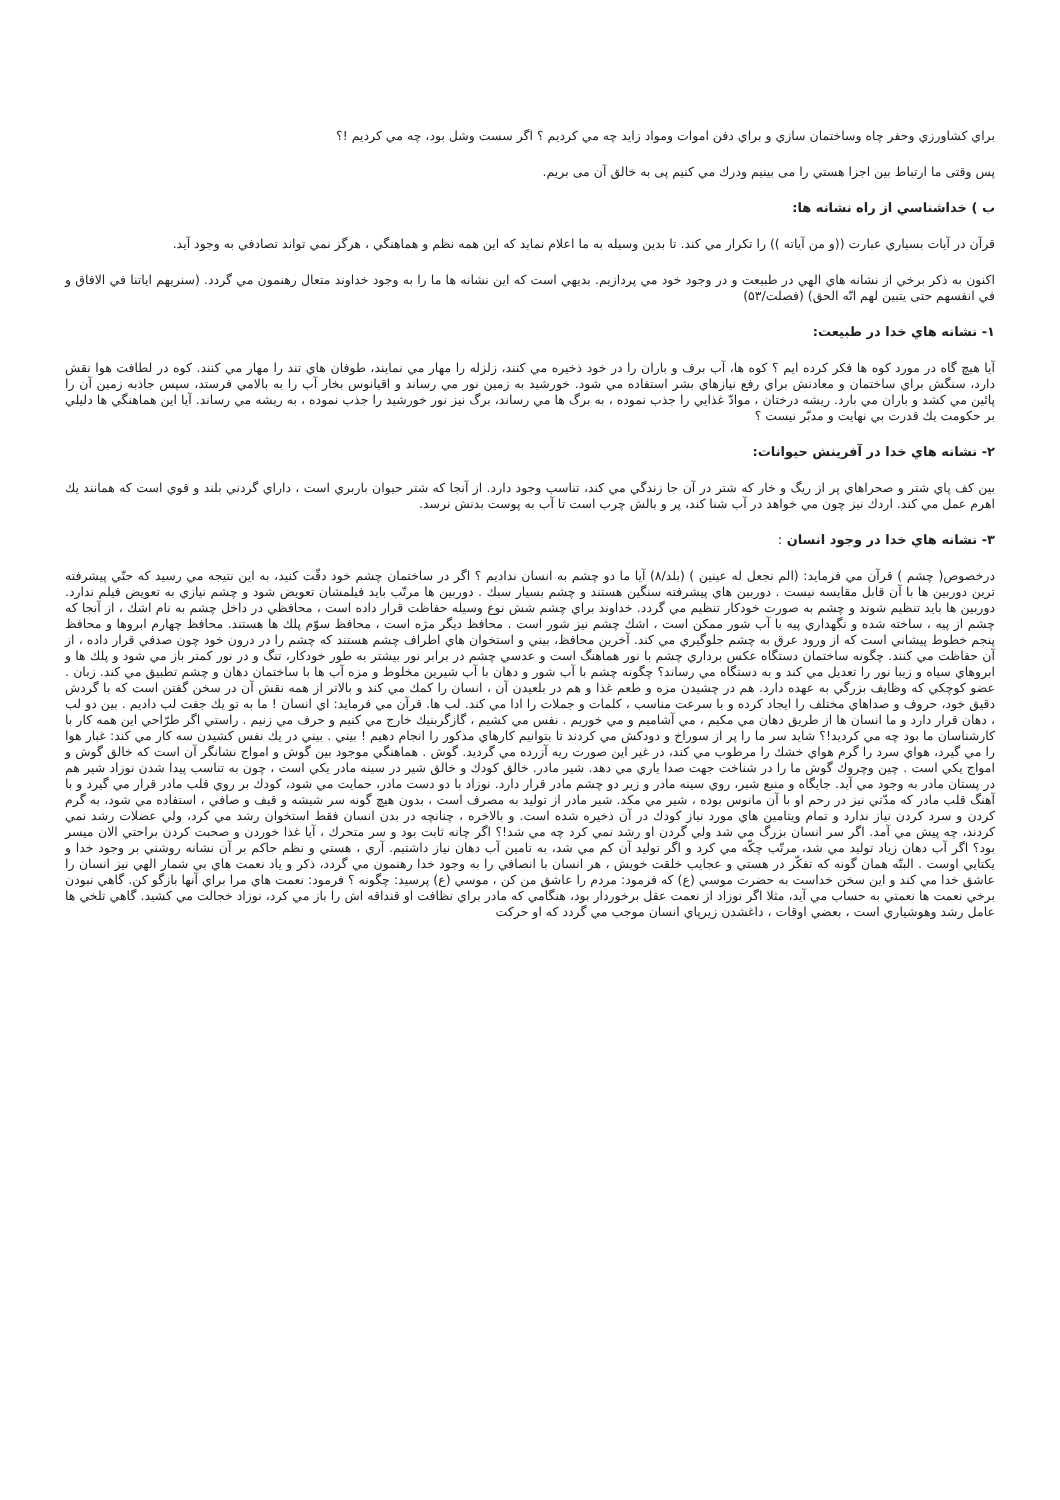براي كشاورزي وحفر چاه وساختمان سازي و براي دفن اموات ومواد زايد چه مي كرديم ؟ اگر سست وشل بود، چه مي كرديم !؟
پس وقتی ما ارتباط بين اجزا هستي را می بينيم ودرك مي كنيم پی به خالق آن می بريم.
ب ) خداشناسي از راه نشانه ها:
قرآن در آيات بسياري عبارت ((و من آياته )) را تكرار مي كند. تا بدين وسيله به ما اعلام نمايد كه اين همه نظم و هماهنگي ، هرگز نمي تواند تصادفي به وجود آيد.
اكنون به ذكر برخي از نشانه هاي الهي در طبيعت و در وجود خود مي پردازيم. بديهي است كه اين نشانه ها ما را به وجود خداوند متعال رهنمون مي گردد. (سنريهم اياتنا في الافاق و في انفسهم حتى يتبين لهم انّه الحق) (فصلت/۵۳)
۱- نشانه هاي خدا در طبيعت:
آيا هيچ گاه در مورد كوه ها فكر كرده ايم ؟ كوه ها، آب برف و باران را در خود ذخيره مي كنند، زلزله را مهار مي نمايند، طوفان هاي تند را مهار مي كنند. كوه در لطافت هوا نقش دارد، سنگش براي ساختمان و معادنش براي رفع نيازهاي بشر استفاده مي شود. خورشيد به زمين نور مي رساند و اقيانوس بخار آب را به بالامي فرستد، سپس جاذبه زمين آن را پائين مي كشد و باران مي بارد. ريشه درختان ، موادّ غذايي را جذب نموده ، به برگ ها مي رساند، برگ نيز نور خورشيد را جذب نموده ، به ريشه مي رساند. آيا اين هماهنگي ها دليلي بر حكومت يك قدرت بي نهايت و مدبّر نيست ؟
۲- نشانه هاي خدا در آفرينش حيوانات:
بين كف پاي شتر و صحراهاي پر از ريگ و خار كه شتر در آن جا زندگي مي كند، تناسب وجود دارد. از آنجا كه شتر حيوان باربري است ، داراي گردني بلند و قوي است كه همانند يك اهرم عمل مي كند. اردك نيز چون مي خواهد در آب شنا كند، پر و بالش چرب است تا آب به پوست بدنش نرسد.
۳- نشانه هاي خدا در وجود انسان :
درخصوص( چشم ) قرآن مي فرمايد: (الم نجعل له عينين ) (بلد/۸) آيا ما دو چشم به انسان نداديم ؟ اگر در ساختمان چشم خود دقّت كنيد، به اين نتيجه مي رسيد كه حتّي پيشرفته ترين دوربين ها با آن قابل مقايسه نيست . دوربين هاي پيشرفته سنگين هستند و چشم بسيار سبك . دوربين ها مرتّب بايد فيلمشان تعويض شود و چشم نيازي به تعويض فيلم ندارد. دوربين ها بايد تنظيم شوند و چشم به صورت خودكار تنظيم مي گردد. خداوند براي چشم شش نوع وسيله حفاظت قرار داده است ، محافظي در داخل چشم به نام اشك ، از آنجا كه چشم از پيه ، ساخته شده و نگهداري پيه با آب شور ممكن است ، اشك چشم نيز شور است . محافظ ديگر مژه است ، محافظ سوّم پلك ها هستند. محافظ چهارم ابروها و محافظ پنجم خطوط پيشاني است كه از ورود عرق به چشم جلوگيري مي كند. آخرين محافظ، بيني و استخوان هاي اطراف چشم هستند كه چشم را در درون خود چون صدفي قرار داده ، از آن حفاظت مي كنند. چگونه ساختمان دستگاه عكس برداري چشم با نور هماهنگ است و عدسي چشم در برابر نور بيشتر به طور خودكار، تنگ و در نور كمتر باز مي شود و پلك ها و ابروهاي سياه و زيبا نور را تعديل مي كند و به دستگاه مي رساند؟ چگونه چشم با آب شور و دهان با آب شيرين مخلوط و مزه آب ها با ساختمان دهان و چشم تطبيق مي كند. زبان . عضو كوچكي كه وظايف بزرگي به عهده دارد. هم در چشيدن مزه و طعم غذا و هم در بلعيدن آن ، انسان را كمك مي كند و بالاتر از همه نقش آن در سخن گفتن است كه با گردش دقيق خود، حروف و صداهاي مختلف را ايجاد كرده و با سرعت مناسب ، كلمات و جملات را ادا مي كند. لب ها. قرآن مي فرمايد: اي انسان ! ما به تو يك جفت لب داديم . بين دو لب ، دهان قرار دارد و ما انسان ها از طريق دهان مي مكيم ، مي آشاميم و مي خوريم . نفس مي كشيم ، گازگربنيك خارج مي كنيم و حرف مي زنيم . راستي اگر طرّاحي اين همه كار با كارشناسان ما بود چه مي كرديد!؟ شايد سر ما را پر از سوراخ و دودكش مي كردند تا بتوانيم كارهاي مذكور را انجام دهيم ! بيني . بيني در يك نفس كشيدن سه كار مي كند: غبار هوا را مي گيرد، هواي سرد را گرم هواي خشك را مرطوب مي كند، در غير اين صورت ريه آزرده مي گرديد. گوش . هماهنگي موجود بين گوش و امواج نشانگر آن است كه خالق گوش و امواج يكي است . چين وچروك گوش ما را در شناخت جهت صدا ياري مي دهد. شير مادر. خالق كودك و خالق شير در سينه مادر يكي است ، چون به تناسب پيدا شدن نوزاد شير هم در پستان مادر به وجود مي آيد. جايگاه و منبع شير، روي سينه مادر و زير دو چشم مادر قرار دارد. نوزاد با دو دست مادر، حمايت مي شود، كودك بر روي قلب مادر قرار مي گيرد و با آهنگ قلب مادر كه مدّتي نيز در رحم او با آن مانوس بوده ، شير مي مكد. شير مادر از توليد به مصرف است ، بدون هيچ گونه سر شيشه و قيف و صافي ، استفاده مي شود، به گرم كردن و سرد كردن نياز ندارد و تمام ويتامين هاي مورد نياز كودك در آن ذخيره شده است. و بالاخره ، چنانچه در بدن انسان فقط استخوان رشد مي كرد، ولي عضلات رشد نمي كردند، چه پيش مي آمد. اگر سر انسان بزرگ مي شد ولي گردن او رشد نمي كرد چه مي شد!؟ اگر چانه ثابت بود و سر متحرك ، آيا غذا خوردن و صحبت كردن براحتي الان ميسر بود؟ اگر آب دهان زياد توليد مي شد، مرتّب چكّه مي كرد و اگر توليد آن كم مي شد، به تامين آب دهان نياز داشتيم. آري ، هستي و نظم حاكم بر آن نشانه روشني بر وجود خدا و يكتايي اوست . البتّه همان گونه كه تفكّر در هستي و عجايب خلقت خويش ، هر انسان با انصافي را به وجود خدا رهنمون مي گردد، ذكر و ياد نعمت هاي بي شمار الهي نيز انسان را عاشق خدا مي كند و اين سخن خداست به حضرت موسي (ع) كه فرمود: مردم را عاشق من كن ، موسي (ع) پرسيد: چگونه ؟ فرمود: نعمت هاي مرا براي آنها بازگو كن. گاهي نبودن برخي نعمت ها نعمتي به حساب مي آيد، مثلا اگر نوزاد از نعمت عقل برخوردار بود، هنگامي كه مادر براي نظافت او قنداقه اش را باز مي كرد، نوزاد خجالت مي كشيد. گاهي تلخي ها عامل رشد وهوشياري است ، بعضي اوقات ، داغشدن زيرپاي انسان موجب مي گردد كه او حركت